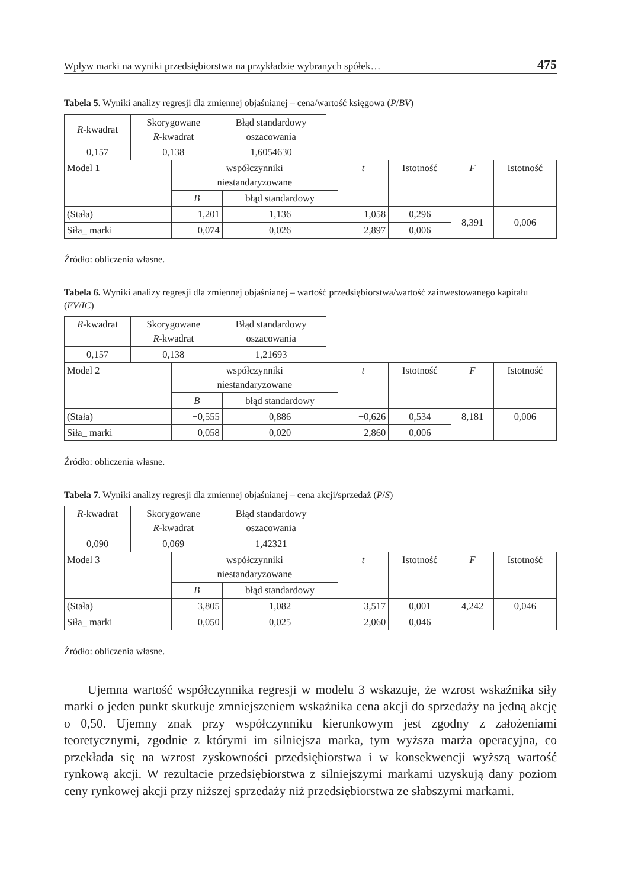Wpływ marki na wyniki przedsiębiorstwa na przykładzie wybranych spółek… 475
Tabela 5. Wyniki analizy regresji dla zmiennej objaśnianej – cena/wartość księgowa (P/BV)
| R -kwadrat | Skorygowane R -kwadrat | Błąd standardowy oszacowania |
| --- | --- | --- |
| 0,157 | 0,138 | 1,6054630 |
| Model 1 | współczynniki niestandaryzowane | | t | Istotność | F | Istotność |
| | B | błąd standardowy | | | | |
| (Stała) | −1,201 | 1,136 | −1,058 | 0,296 | 8,391 | 0,006 |
| Siła_ marki | 0,074 | 0,026 | 2,897 | 0,006 | | |
Źródło: obliczenia własne.
Tabela 6. Wyniki analizy regresji dla zmiennej objaśnianej – wartość przedsiębiorstwa/wartość zainwestowanego kapitału (EV/IC)
| R -kwadrat | Skorygowane R -kwadrat | Błąd standardowy oszacowania |
| --- | --- | --- |
| 0,157 | 0,138 | 1,21693 |
| Model 2 | współczynniki niestandaryzowane | | t | Istotność | F | Istotność |
| | B | błąd standardowy | | | | |
| (Stała) | −0,555 | 0,886 | −0,626 | 0,534 | 8,181 | 0,006 |
| Siła_ marki | 0,058 | 0,020 | 2,860 | 0,006 | | |
Źródło: obliczenia własne.
Tabela 7. Wyniki analizy regresji dla zmiennej objaśnianej – cena akcji/sprzedaż (P/S)
| R -kwadrat | Skorygowane R -kwadrat | Błąd standardowy oszacowania |
| --- | --- | --- |
| 0,090 | 0,069 | 1,42321 |
| Model 3 | współczynniki niestandaryzowane | | t | Istotność | F | Istotność |
| | B | błąd standardowy | | | | |
| (Stała) | 3,805 | 1,082 | 3,517 | 0,001 | 4,242 | 0,046 |
| Siła_ marki | −0,050 | 0,025 | −2,060 | 0,046 | | |
Źródło: obliczenia własne.
Ujemna wartość współczynnika regresji w modelu 3 wskazuje, że wzrost wskaźnika siły marki o jeden punkt skutkuje zmniejszeniem wskaźnika cena akcji do sprzedaży na jedną akcję o 0,50. Ujemny znak przy współczynniku kierunkowym jest zgodny z założeniami teoretycznymi, zgodnie z którymi im silniejsza marka, tym wyższa marża operacyjna, co przekłada się na wzrost zyskowności przedsiębiorstwa i w konsekwencji wyższą wartość rynkową akcji. W rezultacie przedsiębiorstwa z silniejszymi markami uzyskują dany poziom ceny rynkowej akcji przy niższej sprzedaży niż przedsiębiorstwa ze słabszymi markami.